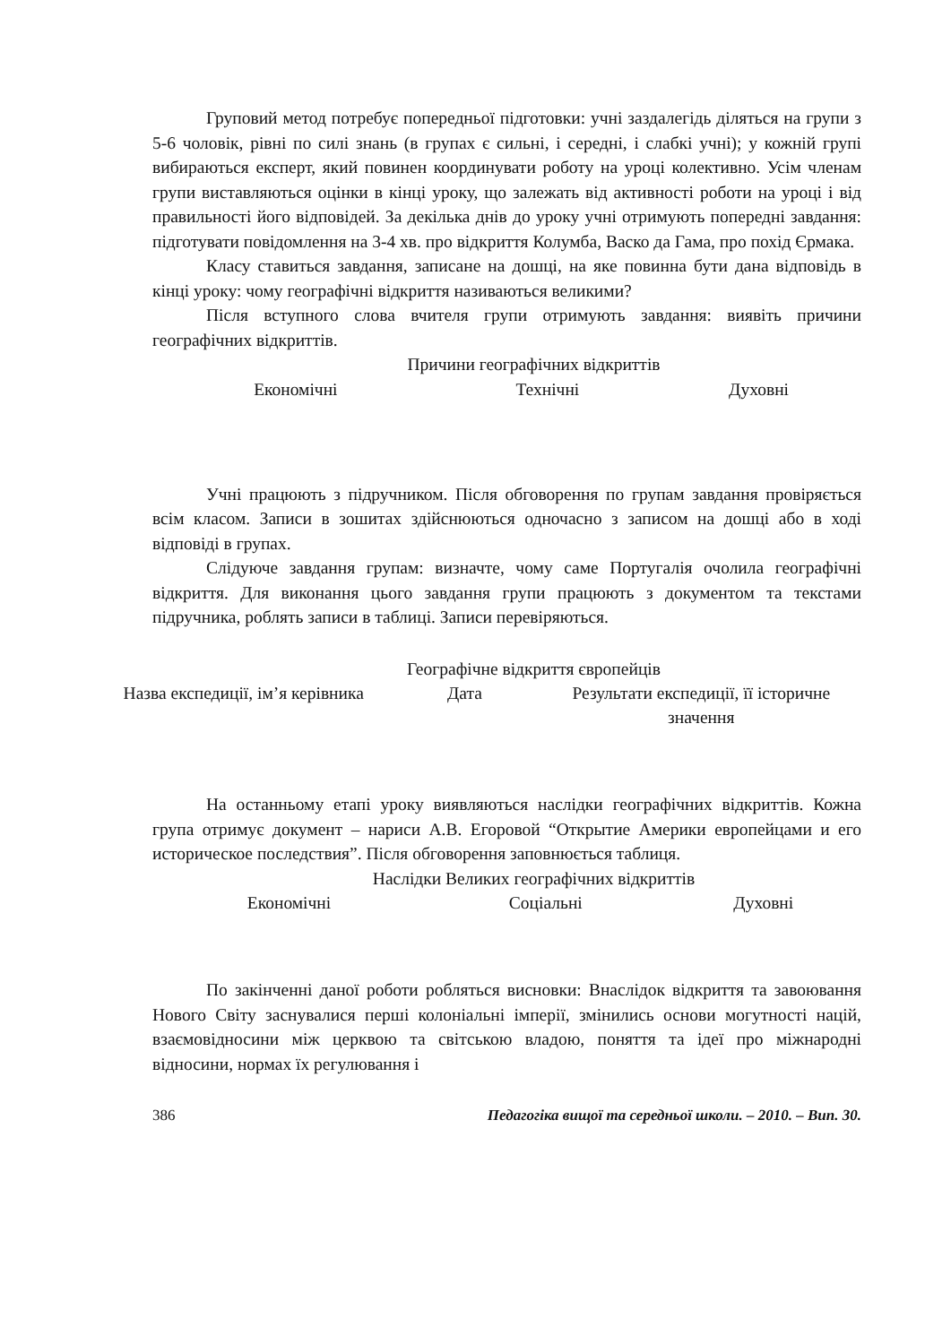Груповий метод потребує попередньої підготовки: учні заздалегідь діляться на групи з 5-6 чоловік, рівні по силі знань (в групах є сильні, і середні, і слабкі учні); у кожній групі вибираються експерт, який повинен координувати роботу на уроці колективно. Усім членам групи виставляються оцінки в кінці уроку, що залежать від активності роботи на уроці і від правильності його відповідей. За декілька днів до уроку учні отримують попередні завдання: підготувати повідомлення на 3-4 хв. про відкриття Колумба, Васко да Гама, про похід Єрмака.
Класу ставиться завдання, записане на дошці, на яке повинна бути дана відповідь в кінці уроку: чому географічні відкриття називаються великими?
Після вступного слова вчителя групи отримують завдання: виявіть причини географічних відкриттів.
Причини географічних відкриттів
| Економічні | Технічні | Духовні |
Учні працюють з підручником. Після обговорення по групам завдання провіряється всім класом. Записи в зошитах здійснюються одночасно з записом на дошці або в ході відповіді в групах.
Слідуюче завдання групам: визначте, чому саме Португалія очолила географічні відкриття. Для виконання цього завдання групи працюють з документом та текстами підручника, роблять записи в таблиці. Записи перевіряються.
Географічне відкриття європейців
| Назва експедиції, ім’я керівника | Дата | Результати експедиції, її історичне значення |
На останньому етапі уроку виявляються наслідки географічних відкриттів. Кожна група отримує документ – нариси А.В. Егоровой “Открытие Америки европейцами и его историческое последствия”. Після обговорення заповнюється таблиця.
Наслідки Великих географічних відкриттів
| Економічні | Соціальні | Духовні |
По закінченні даної роботи робляться висновки: Внаслідок відкриття та завоювання Нового Світу заснувалися перші колоніальні імперії, змінились основи могутності націй, взаємовідносини між церквою та світською владою, поняття та ідеї про міжнародні відносини, нормах їх регулювання і
386 Педагогіка вищої та середньої школи. – 2010. – Вип. 30.